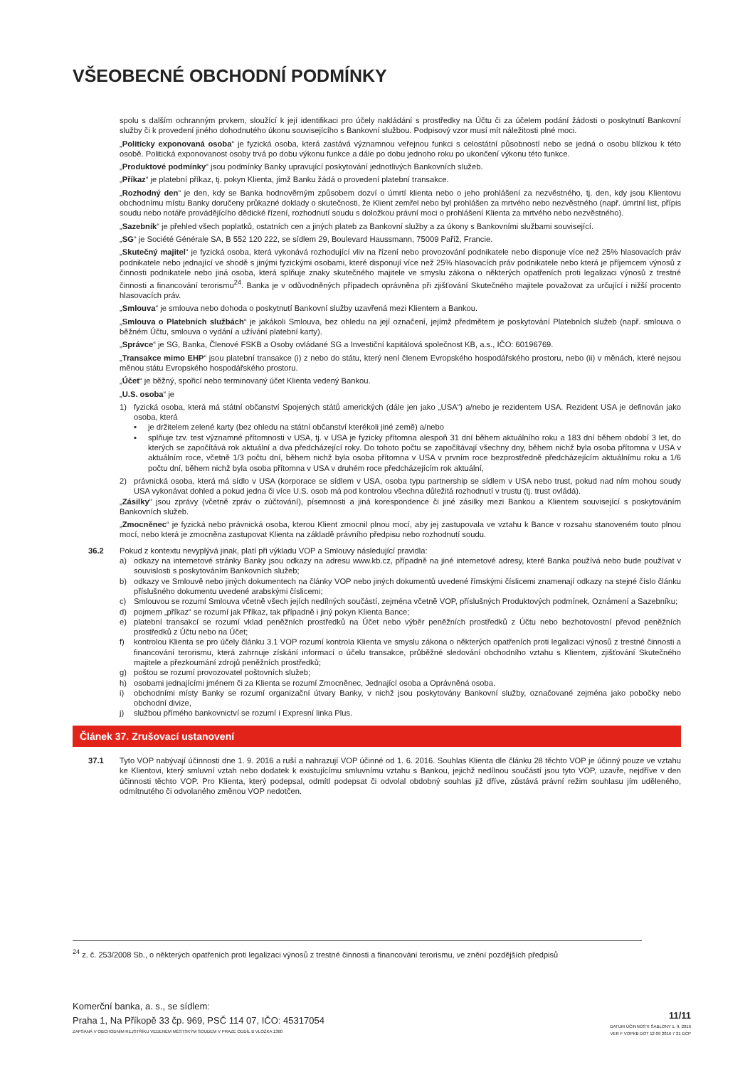VŠEOBECNÉ OBCHODNÍ PODMÍNKY
spolu s dalším ochranným prvkem, sloužící k její identifikaci pro účely nakládání s prostředky na Účtu či za účelem podání žádosti o poskytnutí Bankovní služby či k provedení jiného dohodnutého úkonu souvisejícího s Bankovní službou. Podpisový vzor musí mít náležitosti plné moci.
„Politicky exponovaná osoba“ je fyzická osoba, která zastává významnou veřejnou funkci s celostátní působností nebo se jedná o osobu blízkou k této osobě. Politická exponovanost osoby trvá po dobu výkonu funkce a dále po dobu jednoho roku po ukončení výkonu této funkce.
„Produktové podmínky“ jsou podmínky Banky upravující poskytování jednotlivých Bankovních služeb.
„Příkaz“ je platební příkaz, tj. pokyn Klienta, jímž Banku žádá o provedení platební transakce.
„Rozhodný den“ je den, kdy se Banka hodnověrným způsobem dozví o úmrtí klienta nebo o jeho prohlášení za nezvěstného, tj. den, kdy jsou Klientovu obchodnímu místu Banky doručeny průkazné doklady o skutečnosti, že Klient zemřel nebo byl prohlášen za mrtvého nebo nezvěstného (např. úmrtní list, přípis soudu nebo notáře provádějícího dědické řízení, rozhodnutí soudu s doložkou právní moci o prohlášení Klienta za mrtvého nebo nezvěstného).
„Sazebník“ je přehled všech poplatků, ostatních cen a jiných plateb za Bankovní služby a za úkony s Bankovními službami související.
„SG“ je Société Générale SA, B 552 120 222, se sídlem 29, Boulevard Haussmann, 75009 Paříž, Francie.
„Skutečný majitel“ je fyzická osoba, která vykonává rozhodující vliv na řízení nebo provozování podnikatele nebo disponuje více než 25% hlasovacích práv podnikatele nebo jednající ve shodě s jinými fyzickými osobami, které disponují více než 25% hlasovacích práv podnikatele nebo která je příjemcem výnosů z činnosti podnikatele nebo jiná osoba, která splňuje znaky skutečného majitele ve smyslu zákona o některých opatřeních proti legalizaci výnosů z trestné činnosti a financování terorismu<sup>24</sup>. Banka je v odůvodněných případech oprávněna při zjišťování Skutečného majitele považovat za určující i nižší procento hlasovacích práv.
„Smlouva“ je smlouva nebo dohoda o poskytnutí Bankovní služby uzavřená mezi Klientem a Bankou.
„Smlouva o Platebních službách“ je jakákoli Smlouva, bez ohledu na její označení, jejímž předmětem je poskytování Platebních služeb (např. smlouva o běžném Účtu, smlouva o vydání a užívání platební karty).
„Správce“ je SG, Banka, Členové FSKB a Osoby ovládané SG a Investiční kapitálová společnost KB, a.s., IČO: 60196769.
„Transakce mimo EHP“ jsou platební transakce (i) z nebo do státu, který není členem Evropského hospodářského prostoru, nebo (ii) v měnách, které nejsou měnou státu Evropského hospodářského prostoru.
„Účet“ je běžný, spořicí nebo terminovaný účet Klienta vedený Bankou.
„U.S. osoba“ je
1) fyzická osoba, která má státní občanství Spojených států amerických (dále jen jako „USA“) a/nebo je rezidentem USA. Rezident USA je definován jako osoba, která
▪ je držitelem zelené karty (bez ohledu na státní občanství kterékoli jiné země) a/nebo
▪ splňuje tzv. test významné přítomnosti v USA, tj. v USA je fyzicky přítomna alespoň 31 dní během aktuálního roku a 183 dní během období 3 let, do kterých se započítává rok aktuální a dva předcházející roky. Do tohoto počtu se započítávají všechny dny, během nichž byla osoba přítomna v USA v aktuálním roce, včetně 1/3 počtu dní, během nichž byla osoba přítomna v USA v prvním roce bezprostředně předcházejícím aktuálnímu roku a 1/6 počtu dní, během nichž byla osoba přítomna v USA v druhém roce předcházejícím rok aktuální,
2) právnická osoba, která má sídlo v USA (korporace se sídlem v USA, osoba typu partnership se sídlem v USA nebo trust, pokud nad ním mohou soudy USA vykonávat dohled a pokud jedna či více U.S. osob má pod kontrolou všechna důležitá rozhodnutí v trustu (tj. trust ovládá).
„Zásilky“ jsou zprávy (včetně zpráv o zúčtování), písemnosti a jiná korespondence či jiné zásilky mezi Bankou a Klientem související s poskytováním Bankovních služeb.
„Zmocněnec“ je fyzická nebo právnická osoba, kterou Klient zmocnil plnou mocí, aby jej zastupovala ve vztahu k Bance v rozsahu stanoveném touto plnou mocí, nebo která je zmocněna zastupovat Klienta na základě právního předpisu nebo rozhodnutí soudu.
36.2 Pokud z kontextu nevyplývá jinak, platí při výkladu VOP a Smlouvy následující pravidla:
a) odkazy na internetové stránky Banky jsou odkazy na adresu www.kb.cz, případně na jiné internetové adresy, které Banka používá nebo bude používat v souvislosti s poskytováním Bankovních služeb;
b) odkazy ve Smlouvě nebo jiných dokumentech na články VOP nebo jiných dokumentů uvedené římskými číslicemi znamenají odkazy na stejné číslo článku příslušného dokumentu uvedené arabskými číslicemi;
c) Smlouvou se rozumí Smlouva včetně všech jejích nedílných součástí, zejména včetně VOP, příslušných Produktových podmínek, Oznámení a Sazebníku;
d) pojmem „příkaz“ se rozumí jak Příkaz, tak případně i jiný pokyn Klienta Bance;
e) platební transakcí se rozumí vklad peněžních prostředků na Účet nebo výběr peněžních prostředků z Účtu nebo bezhotovostní převod peněžních prostředků z Účtu nebo na Účet;
f) kontrolou Klienta se pro účely článku 3.1 VOP rozumí kontrola Klienta ve smyslu zákona o některých opatřeních proti legalizaci výnosů z trestné činnosti a financování terorismu, která zahrnuje získání informací o účelu transakce, průběžné sledování obchodního vztahu s Klientem, zjišťování Skutečného majitele a přezkoumání zdrojů peněžních prostředků;
g) poštou se rozumí provozovatel poštovních služeb;
h) osobami jednajícími jménem či za Klienta se rozumí Zmocněnec, Jednající osoba a Oprávněná osoba.
i) obchodními místy Banky se rozumí organizační útvary Banky, v nichž jsou poskytovány Bankovní služby, označované zejména jako pobočky nebo obchodní divize,
j) službou přímého bankovnictví se rozumí i Expresní linka Plus.
Článek 37. Zrušovací ustanovení
37.1 Tyto VOP nabývají účinnosti dne 1. 9. 2016 a ruší a nahrazují VOP účinné od 1. 6. 2016. Souhlas Klienta dle článku 28 těchto VOP je účinný pouze ve vztahu ke Klientovi, který smluvní vztah nebo dodatek k existujícímu smluvnímu vztahu s Bankou, jejichž nedílnou součástí jsou tyto VOP, uzavře, nejdříve v den účinnosti těchto VOP. Pro Klienta, který podepsal, odmítl podepsat či odvolal obdobný souhlas již dříve, zůstává právní režim souhlasu jím uděleného, odmítnutého či odvolaného změnou VOP nedotčen.
<sup>24</sup> z. č. 253/2008 Sb., o některých opatřeních proti legalizaci výnosů z trestné činnosti a financování terorismu, ve znění pozdějších předpisů
Komerční banka, a. s., se sídlem:
Praha 1, Na Příkopě 33 čp. 969, PSČ 114 07, IČO: 45317054
ZAPSANÁ V OBCHODNÍM REJSTŘÍKU VEDENÉM MĚSTSKÝM SOUDEM V PRAZE ODDÍL B VLOŽKA 1360
11/11
DATUM ÚČINNOSTI ŠABLONY 1. 9. 2016
VER F VOPKB DOT 12 09 2016 7 21 DCP